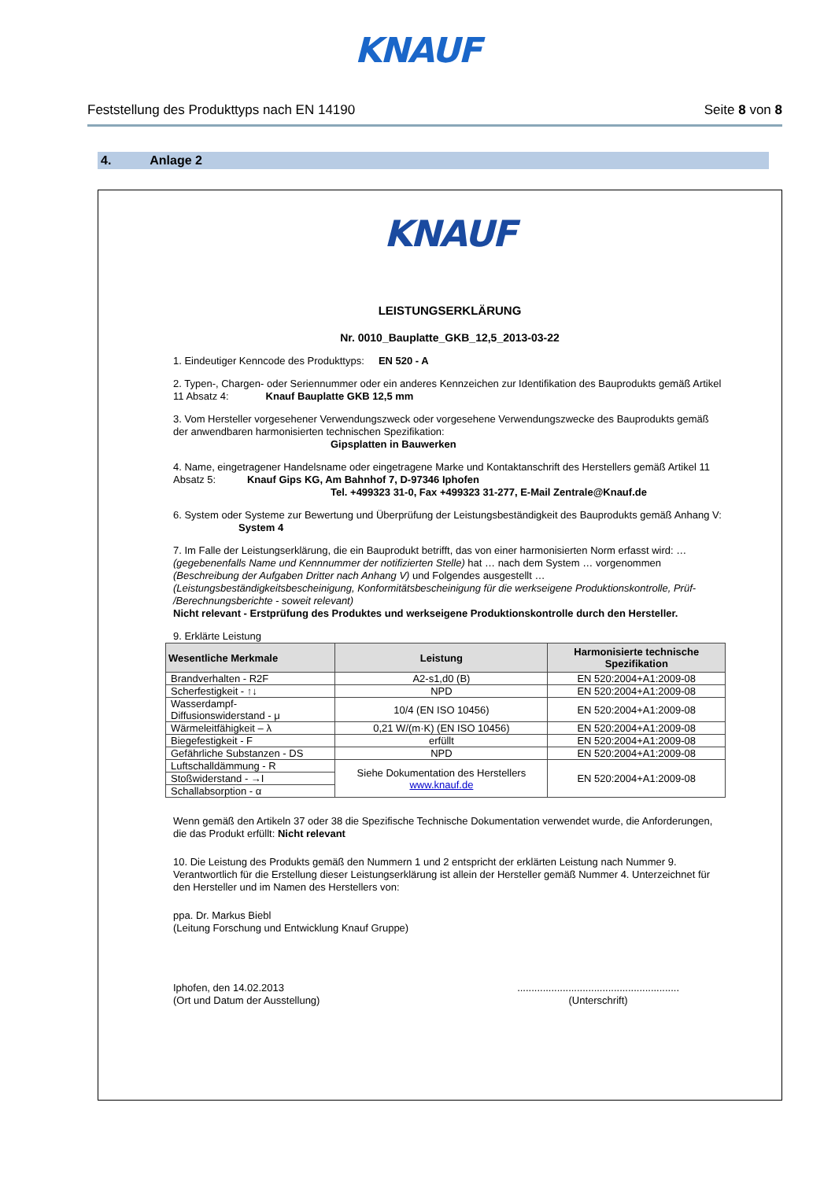KNAUF
Feststellung des Produkttyps nach EN 14190 Seite 8 von 8
4. Anlage 2
KNAUF
LEISTUNGSERKLÄRUNG
Nr. 0010_Bauplatte_GKB_12,5_2013-03-22
1. Eindeutiger Kenncode des Produkttyps: EN 520 - A
2. Typen-, Chargen- oder Seriennummer oder ein anderes Kennzeichen zur Identifikation des Bauprodukts gemäß Artikel 11 Absatz 4: Knauf Bauplatte GKB 12,5 mm
3. Vom Hersteller vorgesehener Verwendungszweck oder vorgesehene Verwendungszwecke des Bauprodukts gemäß der anwendbaren harmonisierten technischen Spezifikation:
Gipsplatten in Bauwerken
4. Name, eingetragener Handelsname oder eingetragene Marke und Kontaktanschrift des Herstellers gemäß Artikel 11 Absatz 5: Knauf Gips KG, Am Bahnhof 7, D-97346 Iphofen
Tel. +499323 31-0, Fax +499323 31-277, E-Mail Zentrale@Knauf.de
6. System oder Systeme zur Bewertung und Überprüfung der Leistungsbeständigkeit des Bauprodukts gemäß Anhang V: System 4
7. Im Falle der Leistungserklärung, die ein Bauprodukt betrifft, das von einer harmonisierten Norm erfasst wird: … (gegebenenfalls Name und Kennnummer der notifizierten Stelle) hat … nach dem System … vorgenommen (Beschreibung der Aufgaben Dritter nach Anhang V) und Folgendes ausgestellt … (Leistungsbeständigkeitsbescheinigung, Konformitätsbescheinigung für die werkseigene Produktionskontrolle, Prüf- /Berechnungsberichte - soweit relevant)
Nicht relevant - Erstprüfung des Produktes und werkseigene Produktionskontrolle durch den Hersteller.
9. Erklärte Leistung
| Wesentliche Merkmale | Leistung | Harmonisierte technische Spezifikation |
| --- | --- | --- |
| Brandverhalten - R2F | A2-s1,d0 (B) | EN 520:2004+A1:2009-08 |
| Scherfestigkeit - ↑↓ | NPD | EN 520:2004+A1:2009-08 |
| Wasserdampf-Diffusionswiderstand - μ | 10/4 (EN ISO 10456) | EN 520:2004+A1:2009-08 |
| Wärmeleitfähigkeit – λ | 0,21 W/(m·K) (EN ISO 10456) | EN 520:2004+A1:2009-08 |
| Biegefestigkeit - F | erfüllt | EN 520:2004+A1:2009-08 |
| Gefährliche Substanzen - DS | NPD | EN 520:2004+A1:2009-08 |
| Luftschalldämmung - R | Siehe Dokumentation des Herstellers www.knauf.de | EN 520:2004+A1:2009-08 |
| Stoßwiderstand - →I | | |
| Schallabsorption - α | | |
Wenn gemäß den Artikeln 37 oder 38 die Spezifische Technische Dokumentation verwendet wurde, die Anforderungen, die das Produkt erfüllt: Nicht relevant
10. Die Leistung des Produkts gemäß den Nummern 1 und 2 entspricht der erklärten Leistung nach Nummer 9. Verantwortlich für die Erstellung dieser Leistungserklärung ist allein der Hersteller gemäß Nummer 4. Unterzeichnet für den Hersteller und im Namen des Herstellers von:
ppa. Dr. Markus Biebl
(Leitung Forschung und Entwicklung Knauf Gruppe)
Iphofen, den 14.02.2013
(Ort und Datum der Ausstellung)
.........................................................
(Unterschrift)